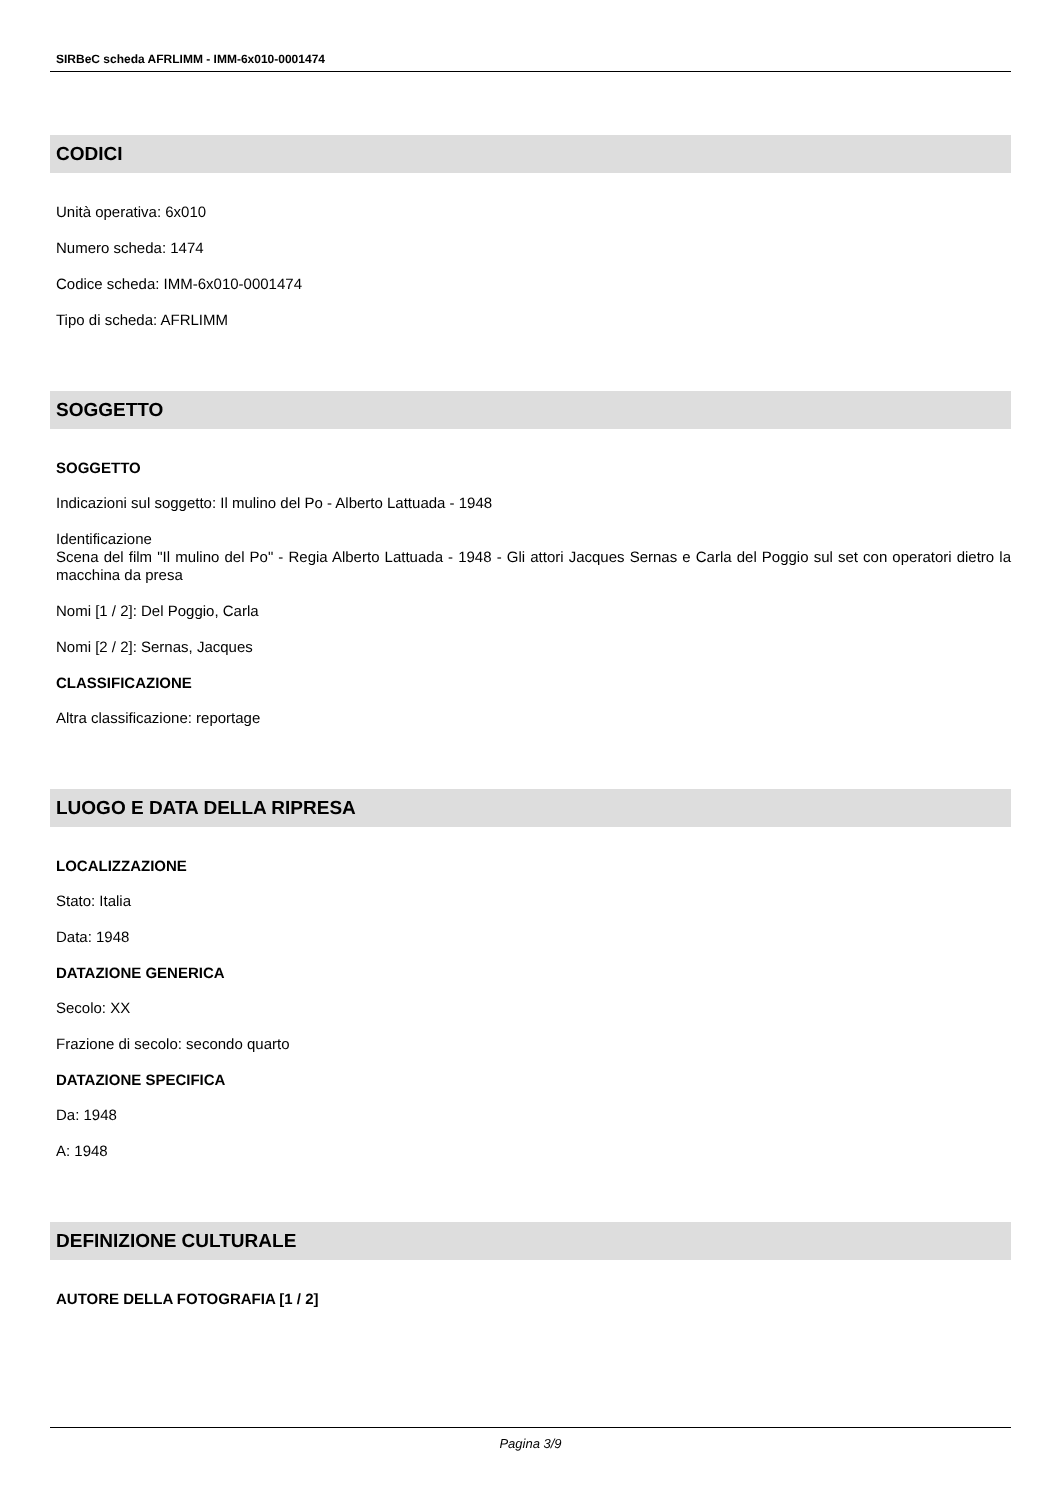SIRBeC scheda AFRLIMM - IMM-6x010-0001474
CODICI
Unità operativa: 6x010
Numero scheda: 1474
Codice scheda: IMM-6x010-0001474
Tipo di scheda: AFRLIMM
SOGGETTO
SOGGETTO
Indicazioni sul soggetto: Il mulino del Po - Alberto Lattuada - 1948
Identificazione
Scena del film "Il mulino del Po" - Regia Alberto Lattuada - 1948 - Gli attori Jacques Sernas e Carla del Poggio sul set con operatori dietro la macchina da presa
Nomi [1 / 2]: Del Poggio, Carla
Nomi [2 / 2]: Sernas, Jacques
CLASSIFICAZIONE
Altra classificazione: reportage
LUOGO E DATA DELLA RIPRESA
LOCALIZZAZIONE
Stato: Italia
Data: 1948
DATAZIONE GENERICA
Secolo: XX
Frazione di secolo: secondo quarto
DATAZIONE SPECIFICA
Da: 1948
A: 1948
DEFINIZIONE CULTURALE
AUTORE DELLA FOTOGRAFIA [1 / 2]
Pagina 3/9